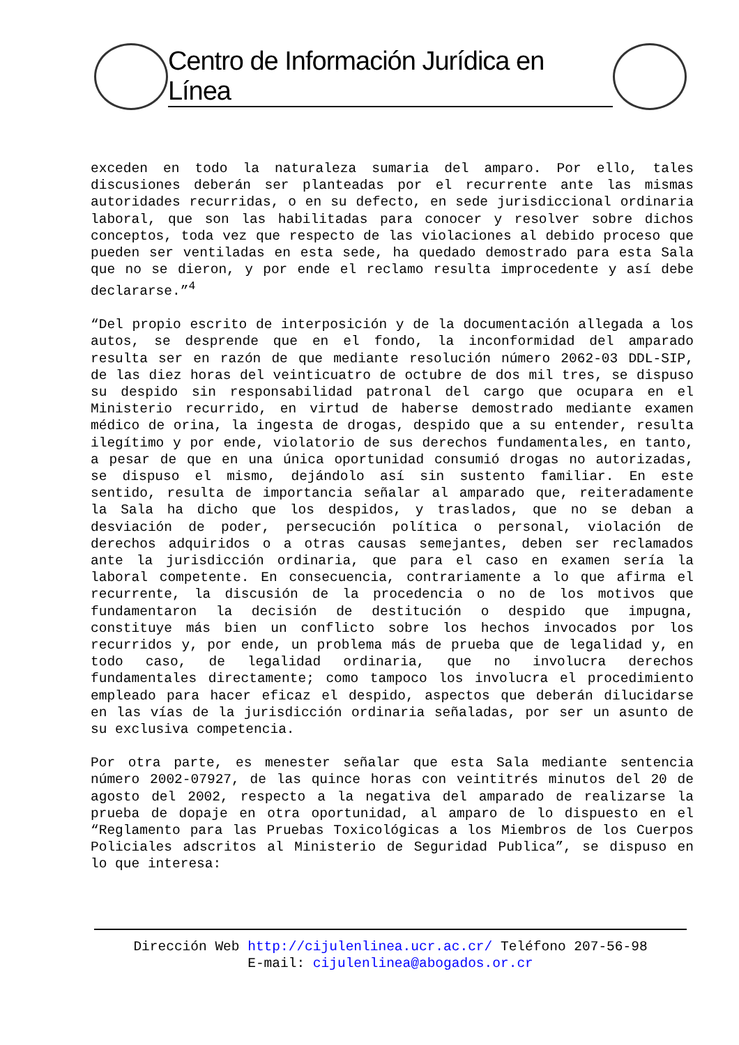Centro de Información Jurídica en Línea
exceden en todo la naturaleza sumaria del amparo. Por ello, tales discusiones deberán ser planteadas por el recurrente ante las mismas autoridades recurridas, o en su defecto, en sede jurisdiccional ordinaria laboral, que son las habilitadas para conocer y resolver sobre dichos conceptos, toda vez que respecto de las violaciones al debido proceso que pueden ser ventiladas en esta sede, ha quedado demostrado para esta Sala que no se dieron, y por ende el reclamo resulta improcedente y así debe declararse.”<sup>4</sup>
“Del propio escrito de interposición y de la documentación allegada a los autos, se desprende que en el fondo, la inconformidad del amparado resulta ser en razón de que mediante resolución número 2062-03 DDL-SIP, de las diez horas del veinticuatro de octubre de dos mil tres, se dispuso su despido sin responsabilidad patronal del cargo que ocupara en el Ministerio recurrido, en virtud de haberse demostrado mediante examen médico de orina, la ingesta de drogas, despido que a su entender, resulta ilegítimo y por ende, violatorio de sus derechos fundamentales, en tanto, a pesar de que en una única oportunidad consumió drogas no autorizadas, se dispuso el mismo, dejándolo así sin sustento familiar. En este sentido, resulta de importancia señalar al amparado que, reiteradamente la Sala ha dicho que los despidos, y traslados, que no se deban a desviación de poder, persecución política o personal, violación de derechos adquiridos o a otras causas semejantes, deben ser reclamados ante la jurisdicción ordinaria, que para el caso en examen sería la laboral competente. En consecuencia, contrariamente a lo que afirma el recurrente, la discusión de la procedencia o no de los motivos que fundamentaron la decisión de destitución o despido que impugna, constituye más bien un conflicto sobre los hechos invocados por los recurridos y, por ende, un problema más de prueba que de legalidad y, en todo caso, de legalidad ordinaria, que no involucra derechos fundamentales directamente; como tampoco los involucra el procedimiento empleado para hacer eficaz el despido, aspectos que deberán dilucidarse en las vías de la jurisdicción ordinaria señaladas, por ser un asunto de su exclusiva competencia.
Por otra parte, es menester señalar que esta Sala mediante sentencia número 2002-07927, de las quince horas con veintitrés minutos del 20 de agosto del 2002, respecto a la negativa del amparado de realizarse la prueba de dopaje en otra oportunidad, al amparo de lo dispuesto en el “Reglamento para las Pruebas Toxicológicas a los Miembros de los Cuerpos Policiales adscritos al Ministerio de Seguridad Publica”, se dispuso en lo que interesa:
Dirección Web http://cijulenlinea.ucr.ac.cr/ Teléfono 207-56-98
E-mail: cijulenlinea@abogados.or.cr